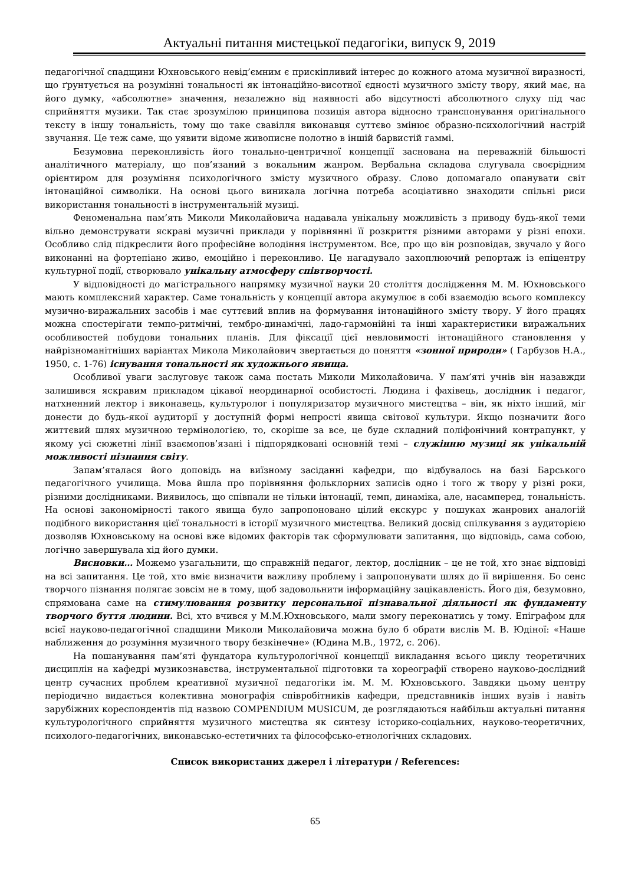Актуальні питання мистецької педагогіки, випуск 9, 2019
педагогічної спадщини Юхновського невід’ємним є прискіпливий інтерес до кожного атома музичної виразності, що ґрунтується на розумінні тональності як інтонаційно-висотної єдності музичного змісту твору, який має, на його думку, «абсолютне» значення, незалежно від наявності або відсутності абсолютного слуху під час сприйняття музики. Так стає зрозумілою принципова позиція автора відносно транспонування оригінального тексту в іншу тональність, тому що таке свавілля виконавця суттєво змінює образно-психологічний настрій звучання. Це теж саме, що уявити відоме живописне полотно в іншій барвистій гаммі.
Безумовна переконливість його тонально-центричної концепції заснована на переважній більшості аналітичного матеріалу, що пов’язаний з вокальним жанром. Вербальна складова слугувала своєрідним орієнтиром для розуміння психологічного змісту музичного образу. Слово допомагало опанувати світ інтонаційної символіки. На основі цього виникала логічна потреба асоціативно знаходити спільні риси використання тональності в інструментальній музиці.
Феноменальна пам’ять Миколи Миколайовича надавала унікальну можливість з приводу будь-якої теми вільно демонструвати яскраві музичні приклади у порівнянні її розкриття різними авторами у різні епохи. Особливо слід підкреслити його професійне володіння інструментом. Все, про що він розповідав, звучало у його виконанні на фортепіано живо, емоційно і переконливо. Це нагадувало захоплюючий репортаж із епіцентру культурної події, створювало унікальну атмосферу співтворчості.
У відповідності до магістрального напрямку музичної науки 20 століття дослідження М. М. Юхновського мають комплексний характер. Саме тональність у концепції автора акумулює в собі взаємодію всього комплексу музично-виражальних засобів і має суттєвий вплив на формування інтонаційного змісту твору. У його працях можна спостерігати темпо-ритмічні, тембро-динамічні, ладо-гармонійні та інші характеристики виражальних особливостей побудови тональних планів. Для фіксації цієї невловимості інтонаційного становлення у найрізноманітніших варіантах Микола Миколайович звертається до поняття «зонної природи» ( Гарбузов Н.А., 1950, с. 1-76) існування тональності як художнього явища.
Особливої уваги заслуговує також сама постать Миколи Миколайовича. У пам’яті учнів він назавжди залишився яскравим прикладом цікавої неординарної особистості. Людина і фахівець, дослідник і педагог, натхненний лектор і виконавець, культуролог і популяризатор музичного мистецтва – він, як ніхто інший, міг донести до будь-якої аудиторії у доступній формі непрості явища світової культури. Якщо позначити його життєвий шлях музичною термінологією, то, скоріше за все, це буде складний поліфонічний контрапункт, у якому усі сюжетні лінії взаємопов’язані і підпорядковані основній темі – служінню музиці як унікальній можливості пізнання світу.
Запам’яталася його доповідь на виїзному засіданні кафедри, що відбувалось на базі Барського педагогічного училища. Мова йшла про порівняння фольклорних записів одно і того ж твору у різні роки, різними дослідниками. Виявилось, що співпали не тільки інтонації, темп, динаміка, але, насамперед, тональність. На основі закономірності такого явища було запропоновано цілий екскурс у пошуках жанрових аналогій подібного використання цієї тональності в історії музичного мистецтва. Великий досвід спілкування з аудиторією дозволяв Юхновському на основі вже відомих факторів так сформулювати запитання, що відповідь, сама собою, логічно завершувала хід його думки.
Висновки… Можемо узагальнити, що справжній педагог, лектор, дослідник – це не той, хто знає відповіді на всі запитання. Це той, хто вміє визначити важливу проблему і запропонувати шлях до її вирішення. Бо сенс творчого пізнання полягає зовсім не в тому, щоб задовольнити інформаційну зацікавленість. Його дія, безумовно, спрямована саме на стимулювання розвитку персональної пізнавальної діяльності як фундаменту творчого буття людини. Всі, хто вчився у М.М.Юхновського, мали змогу переконатись у тому. Епіграфом для всієї науково-педагогічної спадщини Миколи Миколайовича можна було б обрати вислів М. В. Юдіної: «Наше наближення до розуміння музичного твору безкінечне» (Юдина М.В., 1972, с. 206).
На пошанування пам’яті фундатора культурологічної концепції викладання всього циклу теоретичних дисциплін на кафедрі музикознавства, інструментальної підготовки та хореографії створено науково-дослідний центр сучасних проблем креативної музичної педагогіки ім. М. М. Юхновського. Завдяки цьому центру періодично видається колективна монографія співробітників кафедри, представників інших вузів і навіть зарубіжних кореспондентів під назвою COMPENDIUM MUSICUM, де розглядаються найбільш актуальні питання культурологічного сприйняття музичного мистецтва як синтезу історико-соціальних, науково-теоретичних, психолого-педагогічних, виконавсько-естетичних та філософсько-етнологічних складових.
Список використаних джерел і літератури / References:
65